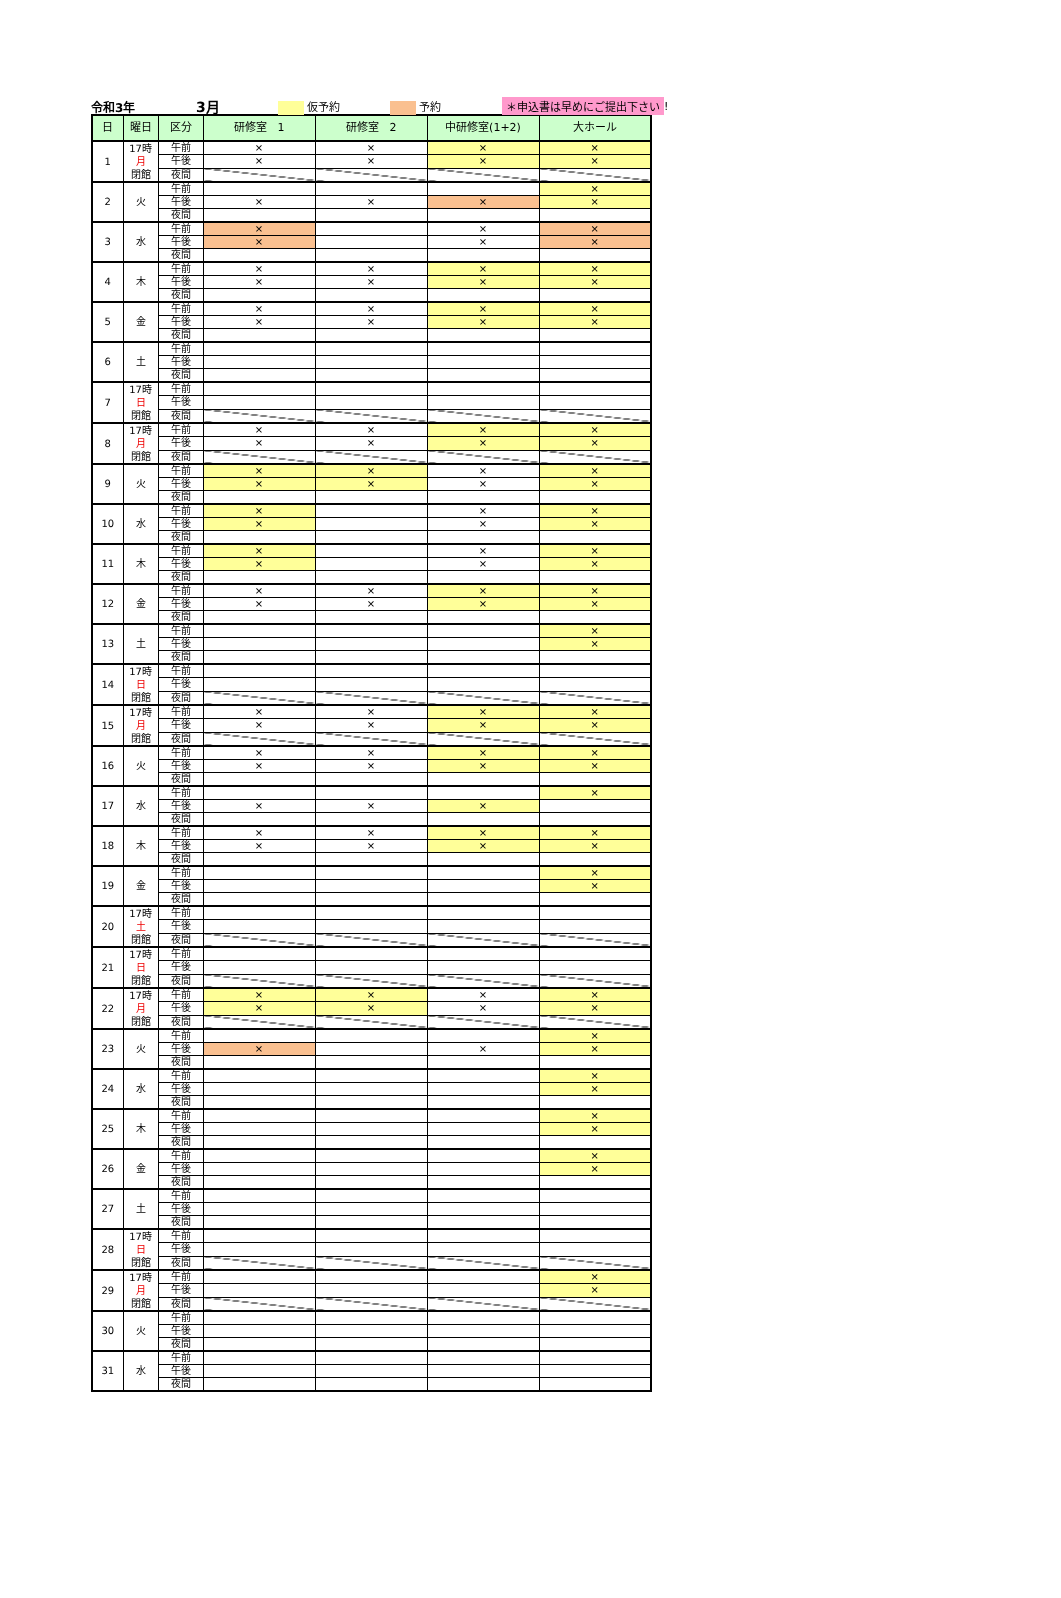令和3年 3月 仮予約 予約 ＊申込書は早めにご提出下さい!
| 日 | 曜日 | 区分 | 研修室 1 | 研修室 2 | 中研修室(1+2) | 大ホール |
| --- | --- | --- | --- | --- | --- | --- |
| 1 | 17時 月 閉館 | 午前 | × | × | × | × |
| | | 午後 | × | × | × | × |
| | | 夜間 | | | | |
| 2 | 火 | 午前 | | | | × |
| | | 午後 | × | × | × | × |
| | | 夜間 | | | | |
| 3 | 水 | 午前 | × | | × | × |
| | | 午後 | × | | × | × |
| | | 夜間 | | | | |
| 4 | 木 | 午前 | × | × | × | × |
| | | 午後 | × | × | × | × |
| | | 夜間 | | | | |
| 5 | 金 | 午前 | × | × | × | × |
| | | 午後 | × | × | × | × |
| | | 夜間 | | | | |
| 6 | 土 | 午前 | | | | |
| | | 午後 | | | | |
| | | 夜間 | | | | |
| 7 | 17時 日 閉館 | 午前 | | | | |
| | | 午後 | | | | |
| | | 夜間 | | | | |
| 8 | 17時 月 閉館 | 午前 | × | × | × | × |
| | | 午後 | × | × | × | × |
| | | 夜間 | | | | |
| 9 | 火 | 午前 | × | × | × | × |
| | | 午後 | × | × | × | × |
| | | 夜間 | | | | |
| 10 | 水 | 午前 | × | | × | × |
| | | 午後 | × | | × | × |
| | | 夜間 | | | | |
| 11 | 木 | 午前 | × | | × | × |
| | | 午後 | × | | × | × |
| | | 夜間 | | | | |
| 12 | 金 | 午前 | × | × | × | × |
| | | 午後 | × | × | × | × |
| | | 夜間 | | | | |
| 13 | 土 | 午前 | | | | × |
| | | 午後 | | | | × |
| | | 夜間 | | | | |
| 14 | 17時 日 閉館 | 午前 | | | | |
| | | 午後 | | | | |
| | | 夜間 | | | | |
| 15 | 17時 月 閉館 | 午前 | × | × | × | × |
| | | 午後 | × | × | × | × |
| | | 夜間 | | | | |
| 16 | 火 | 午前 | × | × | × | × |
| | | 午後 | × | × | × | × |
| | | 夜間 | | | | |
| 17 | 水 | 午前 | | | | × |
| | | 午後 | × | × | × | |
| | | 夜間 | | | | |
| 18 | 木 | 午前 | × | × | × | × |
| | | 午後 | × | × | × | × |
| | | 夜間 | | | | |
| 19 | 金 | 午前 | | | | × |
| | | 午後 | | | | × |
| | | 夜間 | | | | |
| 20 | 17時 土 閉館 | 午前 | | | | |
| | | 午後 | | | | |
| | | 夜間 | | | | |
| 21 | 17時 日 閉館 | 午前 | | | | |
| | | 午後 | | | | |
| | | 夜間 | | | | |
| 22 | 17時 月 閉館 | 午前 | × | × | × | × |
| | | 午後 | × | × | × | × |
| | | 夜間 | | | | |
| 23 | 火 | 午前 | | | | × |
| | | 午後 | × | | × | × |
| | | 夜間 | | | | |
| 24 | 水 | 午前 | | | | × |
| | | 午後 | | | | × |
| | | 夜間 | | | | |
| 25 | 木 | 午前 | | | | × |
| | | 午後 | | | | × |
| | | 夜間 | | | | |
| 26 | 金 | 午前 | | | | × |
| | | 午後 | | | | × |
| | | 夜間 | | | | |
| 27 | 土 | 午前 | | | | |
| | | 午後 | | | | |
| | | 夜間 | | | | |
| 28 | 17時 日 閉館 | 午前 | | | | |
| | | 午後 | | | | |
| | | 夜間 | | | | |
| 29 | 17時 月 閉館 | 午前 | | | | × |
| | | 午後 | | | | × |
| | | 夜間 | | | | |
| 30 | 火 | 午前 | | | | |
| | | 午後 | | | | |
| | | 夜間 | | | | |
| 31 | 水 | 午前 | | | | |
| | | 午後 | | | | |
| | | 夜間 | | | | |